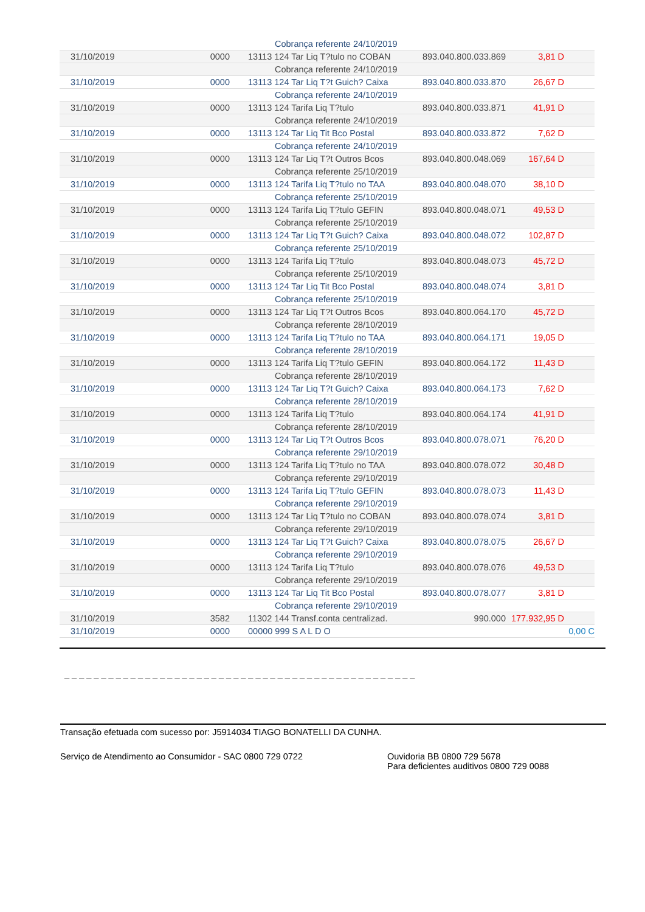| | | Cobrança referente 24/10/2019 | | | |
| 31/10/2019 | 0000 | 13113 124 Tar Liq T?tulo no COBAN | 893.040.800.033.869 | 3,81 D | |
| | | Cobrança referente 24/10/2019 | | | |
| 31/10/2019 | 0000 | 13113 124 Tar Liq T?t Guich? Caixa | 893.040.800.033.870 | 26,67 D | |
| | | Cobrança referente 24/10/2019 | | | |
| 31/10/2019 | 0000 | 13113 124 Tarifa Liq T?tulo | 893.040.800.033.871 | 41,91 D | |
| | | Cobrança referente 24/10/2019 | | | |
| 31/10/2019 | 0000 | 13113 124 Tar Liq Tit Bco Postal | 893.040.800.033.872 | 7,62 D | |
| | | Cobrança referente 24/10/2019 | | | |
| 31/10/2019 | 0000 | 13113 124 Tar Liq T?t Outros Bcos | 893.040.800.048.069 | 167,64 D | |
| | | Cobrança referente 25/10/2019 | | | |
| 31/10/2019 | 0000 | 13113 124 Tarifa Liq T?tulo no TAA | 893.040.800.048.070 | 38,10 D | |
| | | Cobrança referente 25/10/2019 | | | |
| 31/10/2019 | 0000 | 13113 124 Tarifa Liq T?tulo GEFIN | 893.040.800.048.071 | 49,53 D | |
| | | Cobrança referente 25/10/2019 | | | |
| 31/10/2019 | 0000 | 13113 124 Tar Liq T?t Guich? Caixa | 893.040.800.048.072 | 102,87 D | |
| | | Cobrança referente 25/10/2019 | | | |
| 31/10/2019 | 0000 | 13113 124 Tarifa Liq T?tulo | 893.040.800.048.073 | 45,72 D | |
| | | Cobrança referente 25/10/2019 | | | |
| 31/10/2019 | 0000 | 13113 124 Tar Liq Tit Bco Postal | 893.040.800.048.074 | 3,81 D | |
| | | Cobrança referente 25/10/2019 | | | |
| 31/10/2019 | 0000 | 13113 124 Tar Liq T?t Outros Bcos | 893.040.800.064.170 | 45,72 D | |
| | | Cobrança referente 28/10/2019 | | | |
| 31/10/2019 | 0000 | 13113 124 Tarifa Liq T?tulo no TAA | 893.040.800.064.171 | 19,05 D | |
| | | Cobrança referente 28/10/2019 | | | |
| 31/10/2019 | 0000 | 13113 124 Tarifa Liq T?tulo GEFIN | 893.040.800.064.172 | 11,43 D | |
| | | Cobrança referente 28/10/2019 | | | |
| 31/10/2019 | 0000 | 13113 124 Tar Liq T?t Guich? Caixa | 893.040.800.064.173 | 7,62 D | |
| | | Cobrança referente 28/10/2019 | | | |
| 31/10/2019 | 0000 | 13113 124 Tarifa Liq T?tulo | 893.040.800.064.174 | 41,91 D | |
| | | Cobrança referente 28/10/2019 | | | |
| 31/10/2019 | 0000 | 13113 124 Tar Liq T?t Outros Bcos | 893.040.800.078.071 | 76,20 D | |
| | | Cobrança referente 29/10/2019 | | | |
| 31/10/2019 | 0000 | 13113 124 Tarifa Liq T?tulo no TAA | 893.040.800.078.072 | 30,48 D | |
| | | Cobrança referente 29/10/2019 | | | |
| 31/10/2019 | 0000 | 13113 124 Tarifa Liq T?tulo GEFIN | 893.040.800.078.073 | 11,43 D | |
| | | Cobrança referente 29/10/2019 | | | |
| 31/10/2019 | 0000 | 13113 124 Tar Liq T?tulo no COBAN | 893.040.800.078.074 | 3,81 D | |
| | | Cobrança referente 29/10/2019 | | | |
| 31/10/2019 | 0000 | 13113 124 Tar Liq T?t Guich? Caixa | 893.040.800.078.075 | 26,67 D | |
| | | Cobrança referente 29/10/2019 | | | |
| 31/10/2019 | 0000 | 13113 124 Tarifa Liq T?tulo | 893.040.800.078.076 | 49,53 D | |
| | | Cobrança referente 29/10/2019 | | | |
| 31/10/2019 | 0000 | 13113 124 Tar Liq Tit Bco Postal | 893.040.800.078.077 | 3,81 D | |
| | | Cobrança referente 29/10/2019 | | | |
| 31/10/2019 | 3582 | 11302 144 Transf.conta centralizad. | 990.000 | 177.932,95 D | |
| 31/10/2019 | 0000 | 00000 999 S A L D O | | | 0,00 C |
_ _ _ _ _ _ _ _ _ _ _ _ _ _ _ _ _ _ _ _ _ _ _ _ _ _ _ _ _ _ _ _ _ _ _ _ _ _ _ _ _ _ _ _ _ _ _ _
Transação efetuada com sucesso por: J5914034 TIAGO BONATELLI DA CUNHA.
Serviço de Atendimento ao Consumidor - SAC 0800 729 0722 Ouvidoria BB 0800 729 5678
Para deficientes auditivos 0800 729 0088